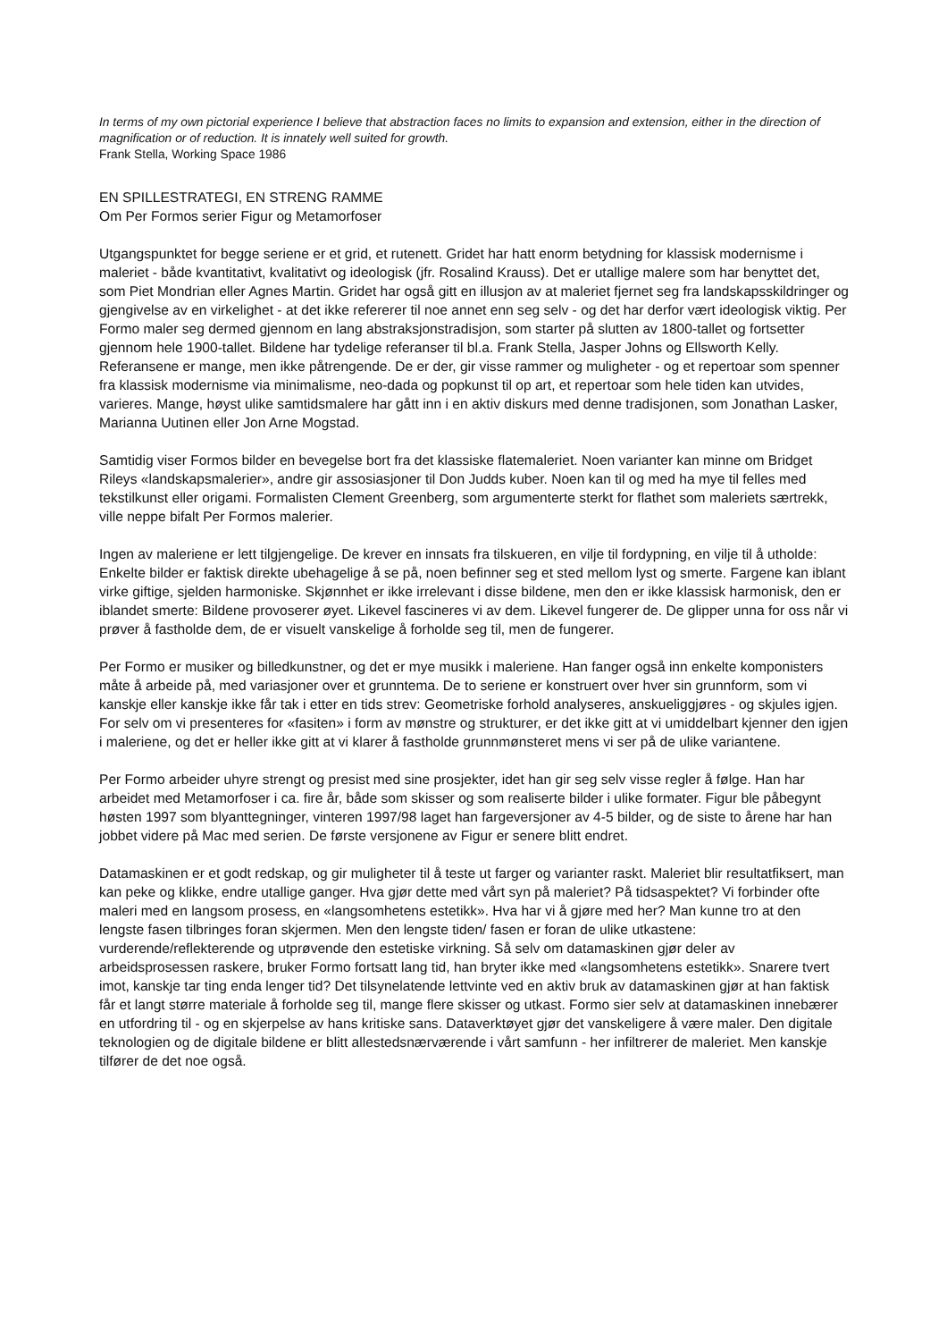In terms of my own pictorial experience I believe that abstraction faces no limits to expansion and extension, either in the direction of magnification or of reduction. It is innately well suited for growth.
Frank Stella, Working Space 1986
EN SPILLESTRATEGI, EN STRENG RAMME
Om Per Formos serier Figur og Metamorfoser
Utgangspunktet for begge seriene er et grid, et rutenett. Gridet har hatt enorm betydning for klassisk modernisme i maleriet - både kvantitativt, kvalitativt og ideologisk (jfr. Rosalind Krauss). Det er utallige malere som har benyttet det, som Piet Mondrian eller Agnes Martin. Gridet har også gitt en illusjon av at maleriet fjernet seg fra landskapsskildringer og gjengivelse av en virkelighet - at det ikke refererer til noe annet enn seg selv - og det har derfor vært ideologisk viktig. Per Formo maler seg dermed gjennom en lang abstraksjonstradisjon, som starter på slutten av 1800-tallet og fortsetter gjennom hele 1900-tallet. Bildene har tydelige referanser til bl.a. Frank Stella, Jasper Johns og Ellsworth Kelly. Referansene er mange, men ikke påtrengende. De er der, gir visse rammer og muligheter - og et repertoar som spenner fra klassisk modernisme via minimalisme, neo-dada og popkunst til op art, et repertoar som hele tiden kan utvides, varieres. Mange, høyst ulike samtidsmalere har gått inn i en aktiv diskurs med denne tradisjonen, som Jonathan Lasker, Marianna Uutinen eller Jon Arne Mogstad.
Samtidig viser Formos bilder en bevegelse bort fra det klassiske flatemaleriet. Noen varianter kan minne om Bridget Rileys «landskapsmalerier», andre gir assosiasjoner til Don Judds kuber. Noen kan til og med ha mye til felles med tekstilkunst eller origami. Formalisten Clement Greenberg, som argumenterte sterkt for flathet som maleriets særtrekk, ville neppe bifalt Per Formos malerier.
Ingen av maleriene er lett tilgjengelige. De krever en innsats fra tilskueren, en vilje til fordypning, en vilje til å utholde: Enkelte bilder er faktisk direkte ubehagelige å se på, noen befinner seg et sted mellom lyst og smerte. Fargene kan iblant virke giftige, sjelden harmoniske. Skjønnhet er ikke irrelevant i disse bildene, men den er ikke klassisk harmonisk, den er iblandet smerte: Bildene provoserer øyet. Likevel fascineres vi av dem. Likevel fungerer de. De glipper unna for oss når vi prøver å fastholde dem, de er visuelt vanskelige å forholde seg til, men de fungerer.
Per Formo er musiker og billedkunstner, og det er mye musikk i maleriene. Han fanger også inn enkelte komponisters måte å arbeide på, med variasjoner over et grunntema. De to seriene er konstruert over hver sin grunnform, som vi kanskje eller kanskje ikke får tak i etter en tids strev: Geometriske forhold analyseres, anskueliggjøres - og skjules igjen. For selv om vi presenteres for «fasiten» i form av mønstre og strukturer, er det ikke gitt at vi umiddelbart kjenner den igjen i maleriene, og det er heller ikke gitt at vi klarer å fastholde grunnmønsteret mens vi ser på de ulike variantene.
Per Formo arbeider uhyre strengt og presist med sine prosjekter, idet han gir seg selv visse regler å følge. Han har arbeidet med Metamorfoser i ca. fire år, både som skisser og som realiserte bilder i ulike formater. Figur ble påbegynt høsten 1997 som blyanttegninger, vinteren 1997/98 laget han fargeversjoner av 4-5 bilder, og de siste to årene har han jobbet videre på Mac med serien. De første versjonene av Figur er senere blitt endret.
Datamaskinen er et godt redskap, og gir muligheter til å teste ut farger og varianter raskt. Maleriet blir resultatfiksert, man kan peke og klikke, endre utallige ganger. Hva gjør dette med vårt syn på maleriet? På tidsaspektet? Vi forbinder ofte maleri med en langsom prosess, en «langsomhetens estetikk». Hva har vi å gjøre med her? Man kunne tro at den lengste fasen tilbringes foran skjermen. Men den lengste tiden/ fasen er foran de ulike utkastene: vurderende/reflekterende og utprøvende den estetiske virkning. Så selv om datamaskinen gjør deler av arbeidsprosessen raskere, bruker Formo fortsatt lang tid, han bryter ikke med «langsomhetens estetikk». Snarere tvert imot, kanskje tar ting enda lenger tid? Det tilsynelatende lettvinte ved en aktiv bruk av datamaskinen gjør at han faktisk får et langt større materiale å forholde seg til, mange flere skisser og utkast. Formo sier selv at datamaskinen innebærer en utfordring til - og en skjerpelse av hans kritiske sans. Dataverktøyet gjør det vanskeligere å være maler. Den digitale teknologien og de digitale bildene er blitt allestedsnærværende i vårt samfunn - her infiltrerer de maleriet. Men kanskje tilfører de det noe også.